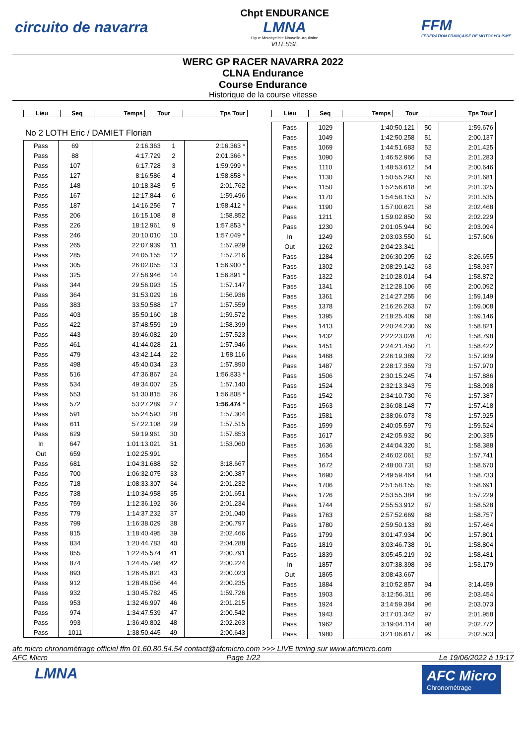circuito de navarra
Chpt ENDURANCE
LMNA
Ligue Motocycliste Nouvelle-Aquitaine
VITESSE
FFM
FÉDÉRATION FRANÇAISE DE MOTOCYCLISME
WERC GP RACER NAVARRA 2022
CLNA Endurance
Course Endurance
Historique de la course vitesse
| Lieu | Seq | Temps | Tour | Tps Tour |
| --- | --- | --- | --- | --- |
No 2 LOTH Eric / DAMIET Florian
| Pass | 69 | 2:16.363 | 1 | 2:16.363 * |
| Pass | 88 | 4:17.729 | 2 | 2:01.366 * |
| Pass | 107 | 6:17.728 | 3 | 1:59.999 * |
| Pass | 127 | 8:16.586 | 4 | 1:58.858 * |
| Pass | 148 | 10:18.348 | 5 | 2:01.762 |
| Pass | 167 | 12:17.844 | 6 | 1:59.496 |
| Pass | 187 | 14:16.256 | 7 | 1:58.412 * |
| Pass | 206 | 16:15.108 | 8 | 1:58.852 |
| Pass | 226 | 18:12.961 | 9 | 1:57.853 * |
| Pass | 246 | 20:10.010 | 10 | 1:57.049 * |
| Pass | 265 | 22:07.939 | 11 | 1:57.929 |
| Pass | 285 | 24:05.155 | 12 | 1:57.216 |
| Pass | 305 | 26:02.055 | 13 | 1:56.900 * |
| Pass | 325 | 27:58.946 | 14 | 1:56.891 * |
| Pass | 344 | 29:56.093 | 15 | 1:57.147 |
| Pass | 364 | 31:53.029 | 16 | 1:56.936 |
| Pass | 383 | 33:50.588 | 17 | 1:57.559 |
| Pass | 403 | 35:50.160 | 18 | 1:59.572 |
| Pass | 422 | 37:48.559 | 19 | 1:58.399 |
| Pass | 443 | 39:46.082 | 20 | 1:57.523 |
| Pass | 461 | 41:44.028 | 21 | 1:57.946 |
| Pass | 479 | 43:42.144 | 22 | 1:58.116 |
| Pass | 498 | 45:40.034 | 23 | 1:57.890 |
| Pass | 516 | 47:36.867 | 24 | 1:56.833 * |
| Pass | 534 | 49:34.007 | 25 | 1:57.140 |
| Pass | 553 | 51:30.815 | 26 | 1:56.808 * |
| Pass | 572 | 53:27.289 | 27 | 1:56.474 * |
| Pass | 591 | 55:24.593 | 28 | 1:57.304 |
| Pass | 611 | 57:22.108 | 29 | 1:57.515 |
| Pass | 629 | 59:19.961 | 30 | 1:57.853 |
| In | 647 | 1:01:13.021 | 31 | 1:53.060 |
| Out | 659 | 1:02:25.991 | | |
| Pass | 681 | 1:04:31.688 | 32 | 3:18.667 |
| Pass | 700 | 1:06:32.075 | 33 | 2:00.387 |
| Pass | 718 | 1:08:33.307 | 34 | 2:01.232 |
| Pass | 738 | 1:10:34.958 | 35 | 2:01.651 |
| Pass | 759 | 1:12:36.192 | 36 | 2:01.234 |
| Pass | 779 | 1:14:37.232 | 37 | 2:01.040 |
| Pass | 799 | 1:16:38.029 | 38 | 2:00.797 |
| Pass | 815 | 1:18:40.495 | 39 | 2:02.466 |
| Pass | 834 | 1:20:44.783 | 40 | 2:04.288 |
| Pass | 855 | 1:22:45.574 | 41 | 2:00.791 |
| Pass | 874 | 1:24:45.798 | 42 | 2:00.224 |
| Pass | 893 | 1:26:45.821 | 43 | 2:00.023 |
| Pass | 912 | 1:28:46.056 | 44 | 2:00.235 |
| Pass | 932 | 1:30:45.782 | 45 | 1:59.726 |
| Pass | 953 | 1:32:46.997 | 46 | 2:01.215 |
| Pass | 974 | 1:34:47.539 | 47 | 2:00.542 |
| Pass | 993 | 1:36:49.802 | 48 | 2:02.263 |
| Pass | 1011 | 1:38:50.445 | 49 | 2:00.643 |
| Lieu | Seq | Temps | Tour | Tps Tour |
| --- | --- | --- | --- | --- |
| Pass | 1029 | 1:40:50.121 | 50 | 1:59.676 |
| Pass | 1049 | 1:42:50.258 | 51 | 2:00.137 |
| Pass | 1069 | 1:44:51.683 | 52 | 2:01.425 |
| Pass | 1090 | 1:46:52.966 | 53 | 2:01.283 |
| Pass | 1110 | 1:48:53.612 | 54 | 2:00.646 |
| Pass | 1130 | 1:50:55.293 | 55 | 2:01.681 |
| Pass | 1150 | 1:52:56.618 | 56 | 2:01.325 |
| Pass | 1170 | 1:54:58.153 | 57 | 2:01.535 |
| Pass | 1190 | 1:57:00.621 | 58 | 2:02.468 |
| Pass | 1211 | 1:59:02.850 | 59 | 2:02.229 |
| Pass | 1230 | 2:01:05.944 | 60 | 2:03.094 |
| In | 1249 | 2:03:03.550 | 61 | 1:57.606 |
| Out | 1262 | 2:04:23.341 | | |
| Pass | 1284 | 2:06:30.205 | 62 | 3:26.655 |
| Pass | 1302 | 2:08:29.142 | 63 | 1:58.937 |
| Pass | 1322 | 2:10:28.014 | 64 | 1:58.872 |
| Pass | 1341 | 2:12:28.106 | 65 | 2:00.092 |
| Pass | 1361 | 2:14:27.255 | 66 | 1:59.149 |
| Pass | 1378 | 2:16:26.263 | 67 | 1:59.008 |
| Pass | 1395 | 2:18:25.409 | 68 | 1:59.146 |
| Pass | 1413 | 2:20:24.230 | 69 | 1:58.821 |
| Pass | 1432 | 2:22:23.028 | 70 | 1:58.798 |
| Pass | 1451 | 2:24:21.450 | 71 | 1:58.422 |
| Pass | 1468 | 2:26:19.389 | 72 | 1:57.939 |
| Pass | 1487 | 2:28:17.359 | 73 | 1:57.970 |
| Pass | 1506 | 2:30:15.245 | 74 | 1:57.886 |
| Pass | 1524 | 2:32:13.343 | 75 | 1:58.098 |
| Pass | 1542 | 2:34:10.730 | 76 | 1:57.387 |
| Pass | 1563 | 2:36:08.148 | 77 | 1:57.418 |
| Pass | 1581 | 2:38:06.073 | 78 | 1:57.925 |
| Pass | 1599 | 2:40:05.597 | 79 | 1:59.524 |
| Pass | 1617 | 2:42:05.932 | 80 | 2:00.335 |
| Pass | 1636 | 2:44:04.320 | 81 | 1:58.388 |
| Pass | 1654 | 2:46:02.061 | 82 | 1:57.741 |
| Pass | 1672 | 2:48:00.731 | 83 | 1:58.670 |
| Pass | 1690 | 2:49:59.464 | 84 | 1:58.733 |
| Pass | 1706 | 2:51:58.155 | 85 | 1:58.691 |
| Pass | 1726 | 2:53:55.384 | 86 | 1:57.229 |
| Pass | 1744 | 2:55:53.912 | 87 | 1:58.528 |
| Pass | 1763 | 2:57:52.669 | 88 | 1:58.757 |
| Pass | 1780 | 2:59:50.133 | 89 | 1:57.464 |
| Pass | 1799 | 3:01:47.934 | 90 | 1:57.801 |
| Pass | 1819 | 3:03:46.738 | 91 | 1:58.804 |
| Pass | 1839 | 3:05:45.219 | 92 | 1:58.481 |
| In | 1857 | 3:07:38.398 | 93 | 1:53.179 |
| Out | 1865 | 3:08:43.667 | | |
| Pass | 1884 | 3:10:52.857 | 94 | 3:14.459 |
| Pass | 1903 | 3:12:56.311 | 95 | 2:03.454 |
| Pass | 1924 | 3:14:59.384 | 96 | 2:03.073 |
| Pass | 1943 | 3:17:01.342 | 97 | 2:01.958 |
| Pass | 1962 | 3:19:04.114 | 98 | 2:02.772 |
| Pass | 1980 | 3:21:06.617 | 99 | 2:02.503 |
afc micro chronométrage officiel ffm 01.60.80.54.54 contact@afcmicro.com >>> LIVE timing sur www.afcmicro.com
AFC Micro Page 1/22 Le 19/06/2022 à 19:17
LMNA
AFC Micro
Chronométrage